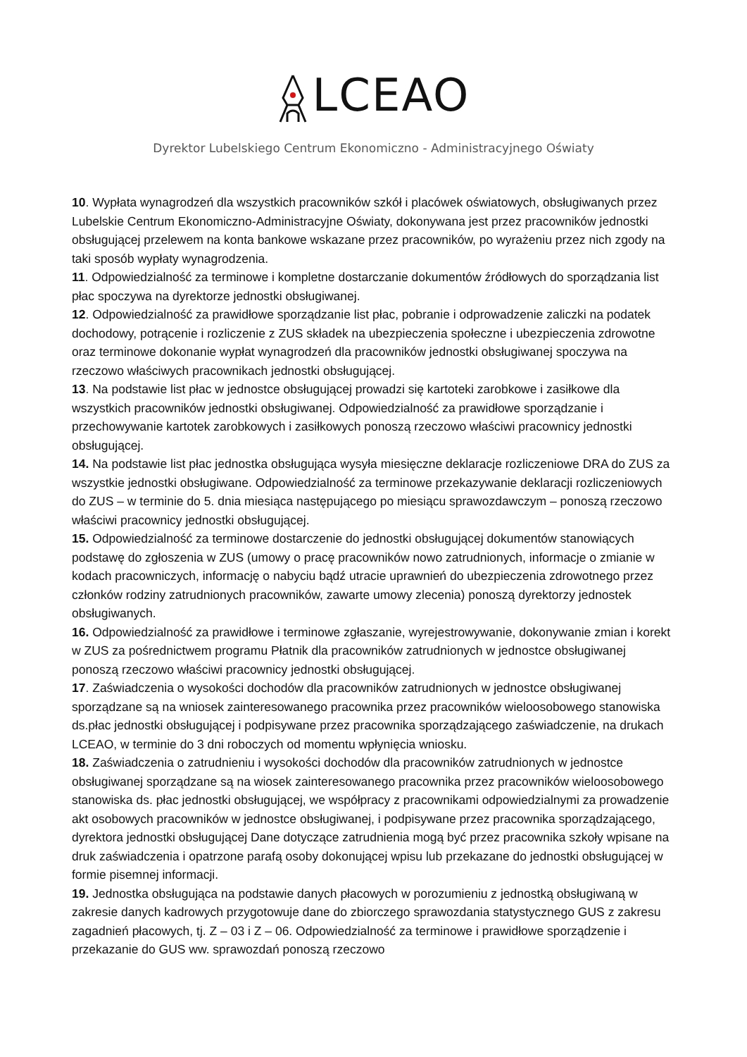LCEAO
Dyrektor Lubelskiego Centrum Ekonomiczno - Administracyjnego Oświaty
10. Wypłata wynagrodzeń dla wszystkich pracowników szkół i placówek oświatowych, obsługiwanych przez Lubelskie Centrum Ekonomiczno-Administracyjne Oświaty, dokonywana jest przez pracowników jednostki obsługującej przelewem na konta bankowe wskazane przez pracowników, po wyrażeniu przez nich zgody na taki sposób wypłaty wynagrodzenia.
11. Odpowiedzialność za terminowe i kompletne dostarczanie dokumentów źródłowych do sporządzania list płac spoczywa na dyrektorze jednostki obsługiwanej.
12. Odpowiedzialność za prawidłowe sporządzanie list płac, pobranie i odprowadzenie zaliczki na podatek dochodowy, potrącenie i rozliczenie z ZUS składek na ubezpieczenia społeczne i ubezpieczenia zdrowotne oraz terminowe dokonanie wypłat wynagrodzeń dla pracowników jednostki obsługiwanej spoczywa na rzeczowo właściwych pracownikach jednostki obsługującej.
13. Na podstawie list płac w jednostce obsługującej prowadzi się kartoteki zarobkowe i zasiłkowe dla wszystkich pracowników jednostki obsługiwanej. Odpowiedzialność za prawidłowe sporządzanie i przechowywanie kartotek zarobkowych i zasiłkowych ponoszą rzeczowo właściwi pracownicy jednostki obsługującej.
14. Na podstawie list płac jednostka obsługująca wysyła miesięczne deklaracje rozliczeniowe DRA do ZUS za wszystkie jednostki obsługiwane. Odpowiedzialność za terminowe przekazywanie deklaracji rozliczeniowych do ZUS – w terminie do 5. dnia miesiąca następującego po miesiącu sprawozdawczym – ponoszą rzeczowo właściwi pracownicy jednostki obsługującej.
15. Odpowiedzialność za terminowe dostarczenie do jednostki obsługującej dokumentów stanowiących podstawę do zgłoszenia w ZUS (umowy o pracę pracowników nowo zatrudnionych, informacje o zmianie w kodach pracowniczych, informację o nabyciu bądź utracie uprawnień do ubezpieczenia zdrowotnego przez członków rodziny zatrudnionych pracowników, zawarte umowy zlecenia) ponoszą dyrektorzy jednostek obsługiwanych.
16. Odpowiedzialność za prawidłowe i terminowe zgłaszanie, wyrejestrowywanie, dokonywanie zmian i korekt w ZUS za pośrednictwem programu Płatnik dla pracowników zatrudnionych w jednostce obsługiwanej ponoszą rzeczowo właściwi pracownicy jednostki obsługującej.
17. Zaświadczenia o wysokości dochodów dla pracowników zatrudnionych w jednostce obsługiwanej sporządzane są na wniosek zainteresowanego pracownika przez pracowników wieloosobowego stanowiska ds.płac jednostki obsługującej i podpisywane przez pracownika sporządzającego zaświadczenie, na drukach LCEAO, w terminie do 3 dni roboczych od momentu wpłynięcia wniosku.
18. Zaświadczenia o zatrudnieniu i wysokości dochodów dla pracowników zatrudnionych w jednostce obsługiwanej sporządzane są na wiosek zainteresowanego pracownika przez pracowników wieloosobowego stanowiska ds. płac jednostki obsługującej, we współpracy z pracownikami odpowiedzialnymi za prowadzenie akt osobowych pracowników w jednostce obsługiwanej, i podpisywane przez pracownika sporządzającego, dyrektora jednostki obsługującej Dane dotyczące zatrudnienia mogą być przez pracownika szkoły wpisane na druk zaświadczenia i opatrzone parafą osoby dokonującej wpisu lub przekazane do jednostki obsługującej w formie pisemnej informacji.
19. Jednostka obsługująca na podstawie danych płacowych w porozumieniu z jednostką obsługiwaną w zakresie danych kadrowych przygotowuje dane do zbiorczego sprawozdania statystycznego GUS z zakresu zagadnień płacowych, tj. Z – 03 i Z – 06. Odpowiedzialność za terminowe i prawidłowe sporządzenie i przekazanie do GUS ww. sprawozdań ponoszą rzeczowo